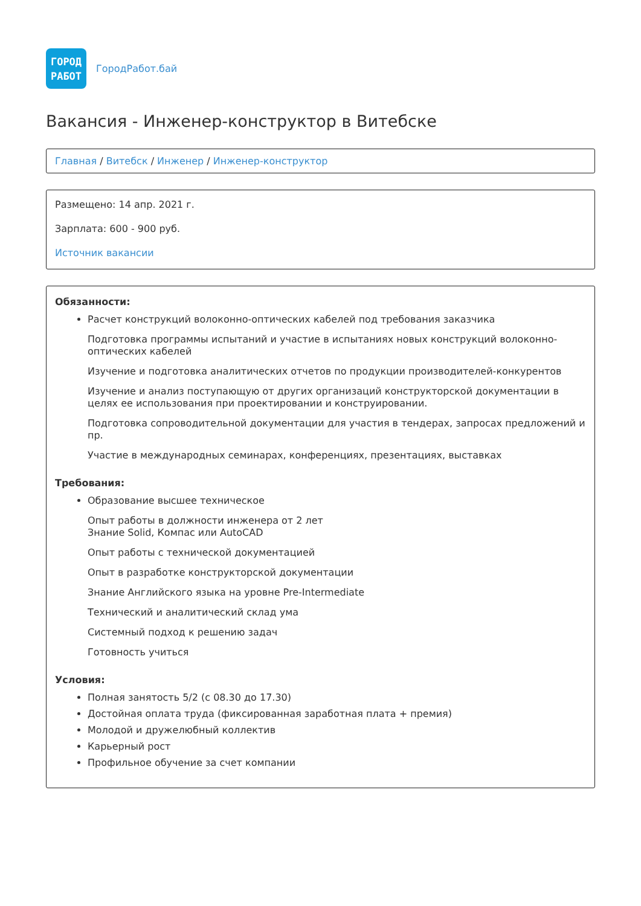ГОРОД
РАБОТ
ГородРабот.бай
Вакансия - Инженер-конструктор в Витебске
Главная / Витебск / Инженер / Инженер-конструктор
Размещено: 14 апр. 2021 г.
Зарплата: 600 - 900 руб.
Источник вакансии
Обязанности:
Расчет конструкций волоконно-оптических кабелей под требования заказчика
Подготовка программы испытаний и участие в испытаниях новых конструкций волоконно-оптических кабелей
Изучение и подготовка аналитических отчетов по продукции производителей-конкурентов
Изучение и анализ поступающую от других организаций конструкторской документации в целях ее использования при проектировании и конструировании.
Подготовка сопроводительной документации для участия в тендерах, запросах предложений и пр.
Участие в международных семинарах, конференциях, презентациях, выставках
Требования:
Образование высшее техническое
Опыт работы в должности инженера от 2 лет
Знание Solid, Компас или AutoCAD
Опыт работы с технической документацией
Опыт в разработке конструкторской документации
Знание Английского языка на уровне Pre-Intermediate
Технический и аналитический склад ума
Системный подход к решению задач
Готовность учиться
Условия:
Полная занятость 5/2 (с 08.30 до 17.30)
Достойная оплата труда (фиксированная заработная плата + премия)
Молодой и дружелюбный коллектив
Карьерный рост
Профильное обучение за счет компании